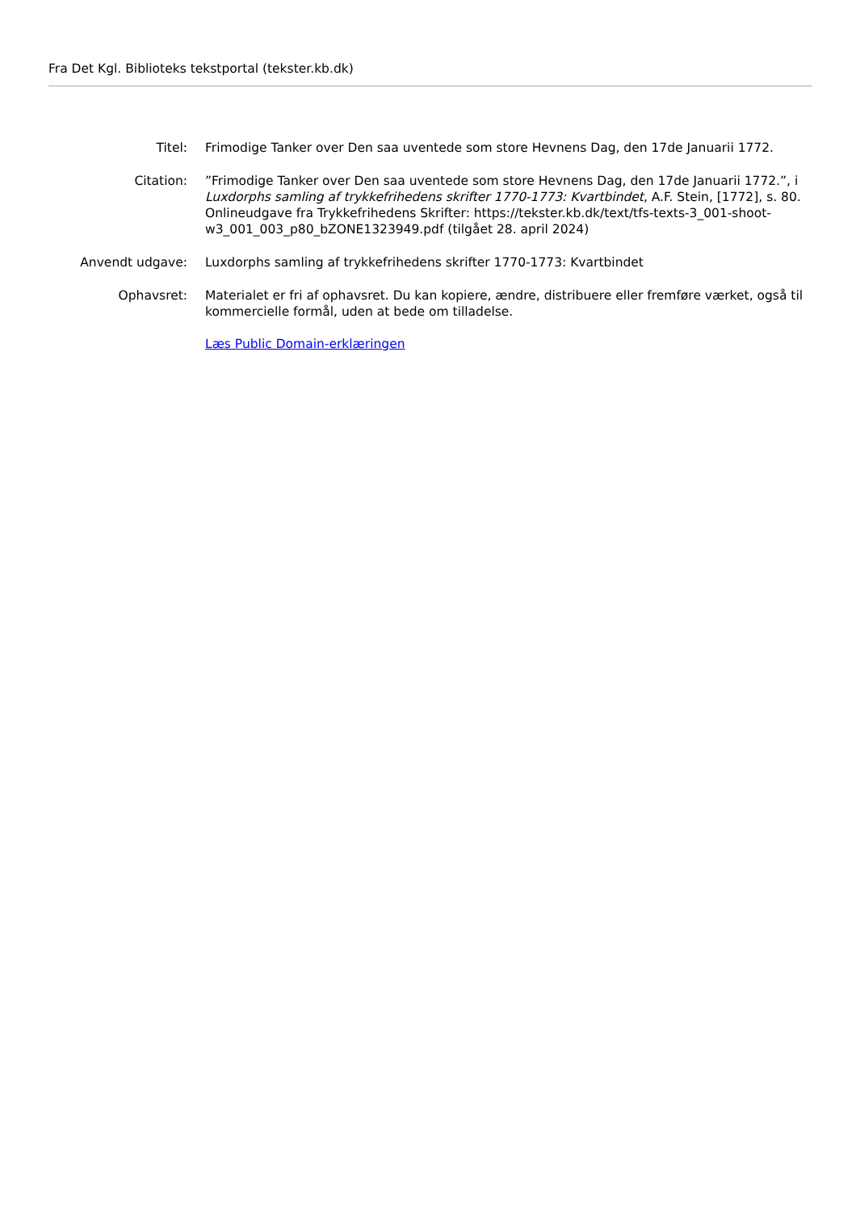Fra Det Kgl. Biblioteks tekstportal (tekster.kb.dk)
| Titel: | Frimodige Tanker over Den saa uventede som store Hevnens Dag, den 17de Januarii 1772. |
| Citation: | ”Frimodige Tanker over Den saa uventede som store Hevnens Dag, den 17de Januarii 1772.”, i Luxdorphs samling af trykkefrihedens skrifter 1770-1773: Kvartbindet , A.F. Stein, [1772], s. 80. Onlineudgave fra Trykkefrihedens Skrifter: https://tekster.kb.dk/text/tfs-texts-3_001-shoot-w3_001_003_p80_bZONE1323949.pdf (tilgået 28. april 2024) |
| Anvendt udgave: | Luxdorphs samling af trykkefrihedens skrifter 1770-1773: Kvartbindet |
| Ophavsret: | Materialet er fri af ophavsret. Du kan kopiere, ændre, distribuere eller fremføre værket, også til kommercielle formål, uden at bede om tilladelse. Læs Public Domain-erklæringen |